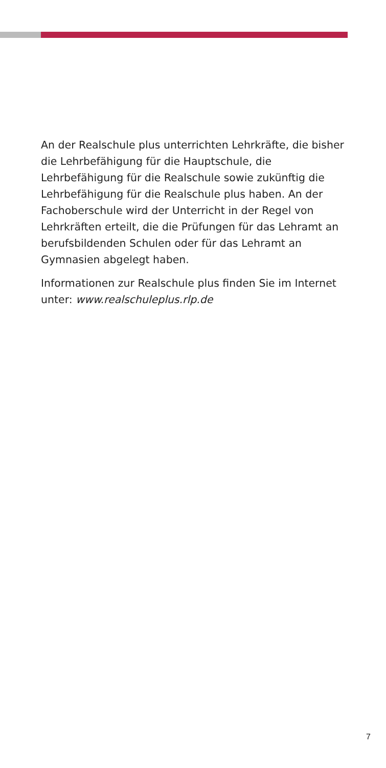An der Realschule plus unterrichten Lehrkräfte, die bisher die Lehrbefähigung für die Hauptschule, die Lehrbefähigung für die Realschule sowie zukünftig die Lehrbefähigung für die Realschule plus haben. An der Fachoberschule wird der Unterricht in der Regel von Lehrkräften erteilt, die die Prüfungen für das Lehramt an berufsbildenden Schulen oder für das Lehramt an Gymnasien abgelegt haben.
Informationen zur Realschule plus finden Sie im Internet unter: www.realschuleplus.rlp.de
7